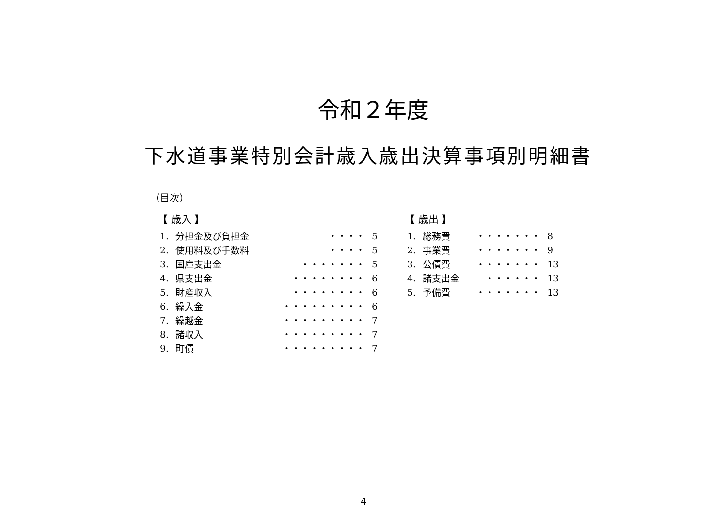令和２年度
下水道事業特別会計歳入歳出決算事項別明細書
（目次）
【 歳入 】
| 1. | 分担金及び負担金 | ・・・・ | 5 |
| 2. | 使用料及び手数料 | ・・・・ | 5 |
| 3. | 国庫支出金 | ・・・・・・・ | 5 |
| 4. | 県支出金 | ・・・・・・・・ | 6 |
| 5. | 財産収入 | ・・・・・・・・ | 6 |
| 6. | 繰入金 | ・・・・・・・・・ | 6 |
| 7. | 繰越金 | ・・・・・・・・・ | 7 |
| 8. | 諸収入 | ・・・・・・・・・ | 7 |
| 9. | 町債 | ・・・・・・・・・ | 7 |
【 歳出 】
| 1. | 総務費 | ・・・・・・・ | 8 |
| 2. | 事業費 | ・・・・・・・ | 9 |
| 3. | 公債費 | ・・・・・・・ | 13 |
| 4. | 諸支出金 | ・・・・・・ | 13 |
| 5. | 予備費 | ・・・・・・・ | 13 |
4